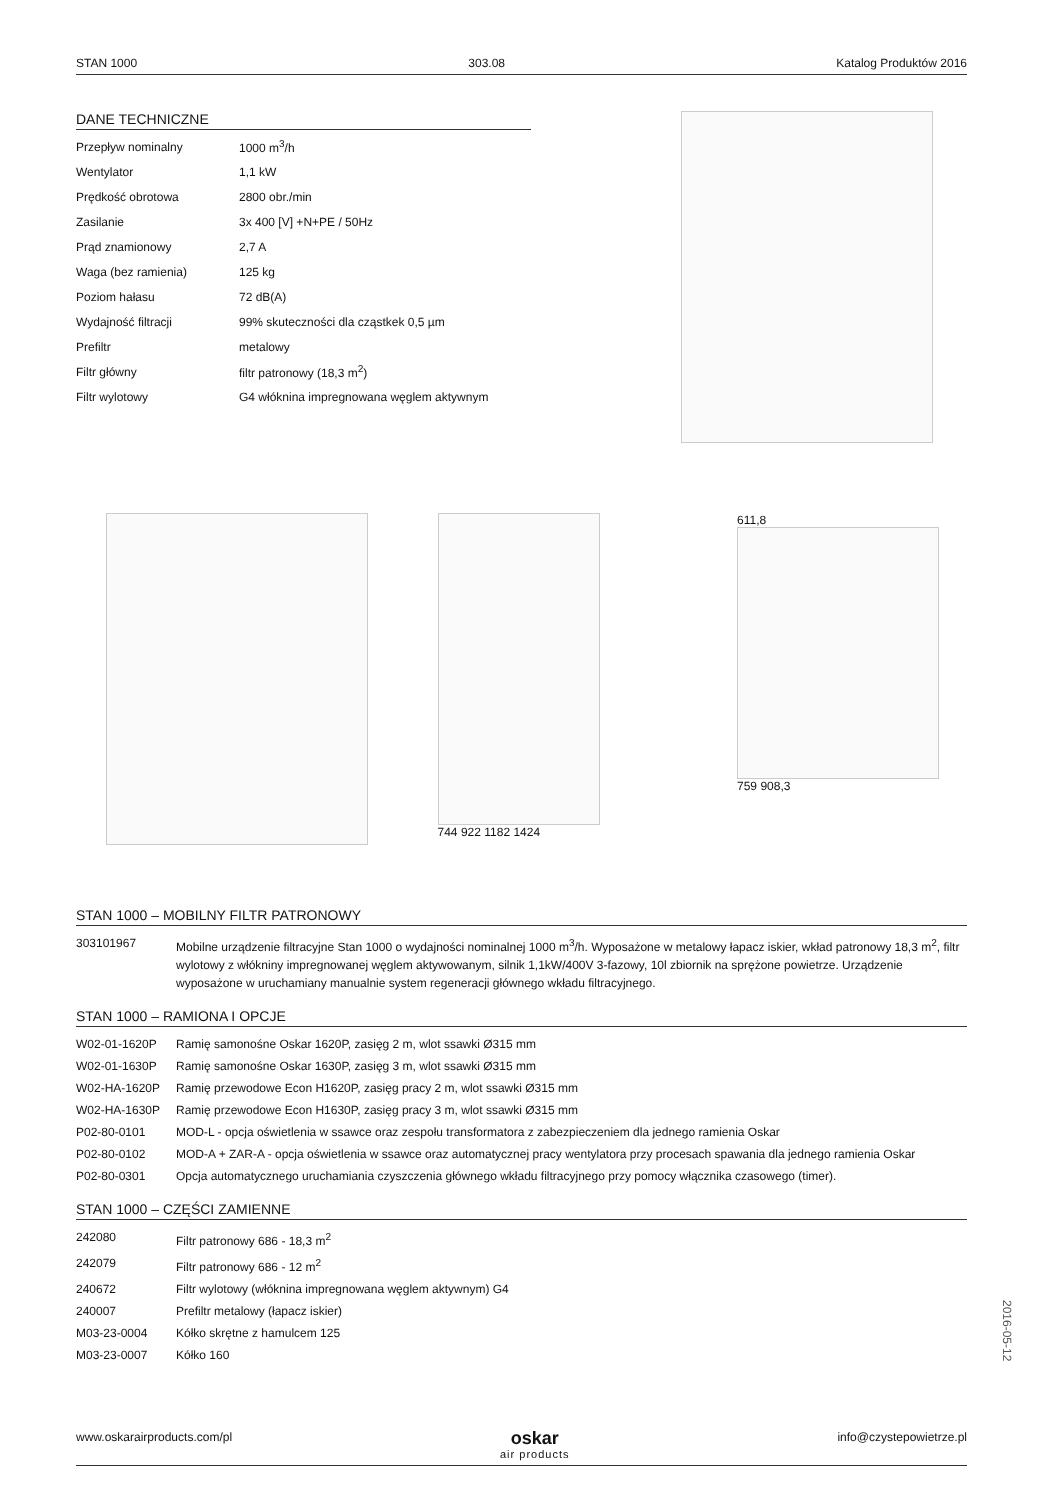STAN 1000 303.08 Katalog Produktów 2016
DANE TECHNICZNE
| Przepływ nominalny | 1000 m<sup>3</sup>/h |
| Wentylator | 1,1 kW |
| Prędkość obrotowa | 2800 obr./min |
| Zasilanie | 3x 400 [V] +N+PE / 50Hz |
| Prąd znamionowy | 2,7 A |
| Waga (bez ramienia) | 125 kg |
| Poziom hałasu | 72 dB(A) |
| Wydajność filtracji | 99% skuteczności dla cząstkek 0,5 µm |
| Prefiltr | metalowy |
| Filtr główny | filtr patronowy (18,3 m<sup>2</sup>) |
| Filtr wylotowy | G4 włóknina impregnowana węglem aktywnym |
744 922 1182 1424 611,8
759 908,3
STAN 1000 – MOBILNY FILTR PATRONOWY
| 303101967 | Mobilne urządzenie filtracyjne Stan 1000 o wydajności nominalnej 1000 m<sup>3</sup>/h. Wyposażone w metalowy łapacz iskier, wkład patronowy 18,3 m<sup>2</sup>, filtr wylotowy z włókniny impregnowanej węglem aktywowanym, silnik 1,1kW/400V 3-fazowy, 10l zbiornik na sprężone powietrze. Urządzenie wyposażone w uruchamiany manualnie system regeneracji głównego wkładu filtracyjnego. |
STAN 1000 – RAMIONA I OPCJE
| W02-01-1620P | Ramię samonośne Oskar 1620P, zasięg 2 m, wlot ssawki Ø315 mm |
| W02-01-1630P | Ramię samonośne Oskar 1630P, zasięg 3 m, wlot ssawki Ø315 mm |
| W02-HA-1620P | Ramię przewodowe Econ H1620P, zasięg pracy 2 m, wlot ssawki Ø315 mm |
| W02-HA-1630P | Ramię przewodowe Econ H1630P, zasięg pracy 3 m, wlot ssawki Ø315 mm |
| P02-80-0101 | MOD-L - opcja oświetlenia w ssawce oraz zespołu transformatora z zabezpieczeniem dla jednego ramienia Oskar |
| P02-80-0102 | MOD-A + ZAR-A - opcja oświetlenia w ssawce oraz automatycznej pracy wentylatora przy procesach spawania dla jednego ramienia Oskar |
| P02-80-0301 | Opcja automatycznego uruchamiania czyszczenia głównego wkładu filtracyjnego przy pomocy włącznika czasowego (timer). |
STAN 1000 – CZĘŚCI ZAMIENNE
| 242080 | Filtr patronowy 686 - 18,3 m<sup>2</sup> |
| 242079 | Filtr patronowy 686 - 12 m<sup>2</sup> |
| 240672 | Filtr wylotowy (włóknina impregnowana węglem aktywnym) G4 |
| 240007 | Prefiltr metalowy (łapacz iskier) |
| M03-23-0004 | Kółko skrętne z hamulcem 125 |
| M03-23-0007 | Kółko 160 |
2016-05-12
www.oskarairproducts.com/pl
oskar
air products
info@czystepowietrze.pl